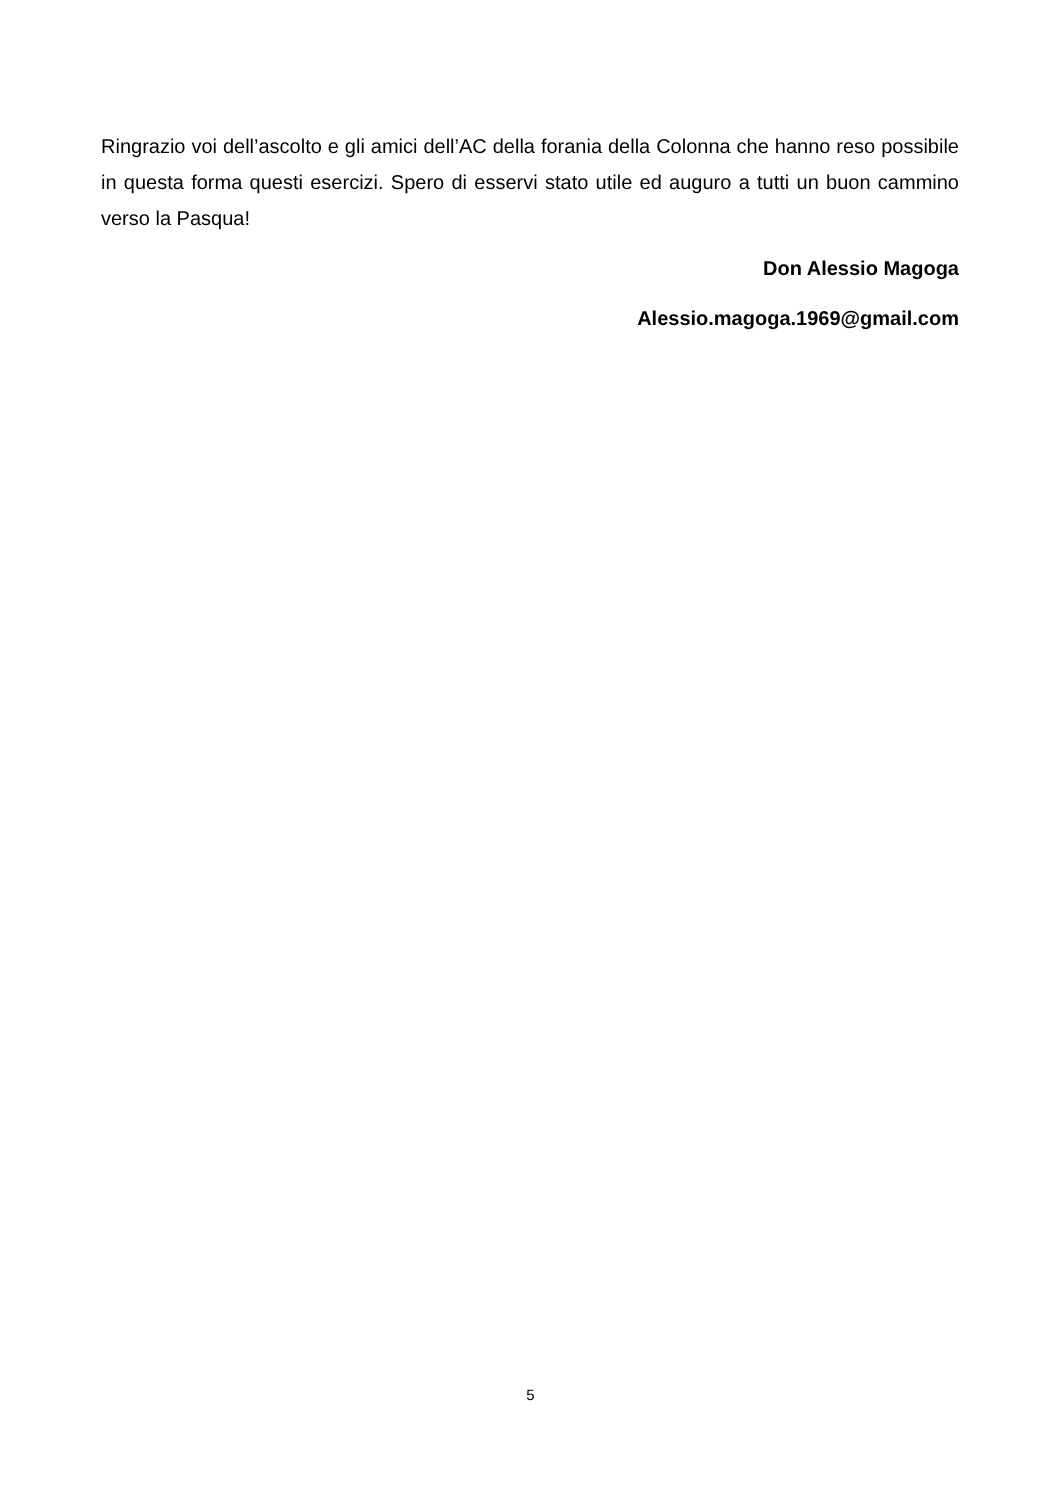Ringrazio voi dell’ascolto e gli amici dell’AC della forania della Colonna che hanno reso possibile in questa forma questi esercizi. Spero di esservi stato utile ed auguro a tutti un buon cammino verso la Pasqua!
Don Alessio Magoga
Alessio.magoga.1969@gmail.com
5